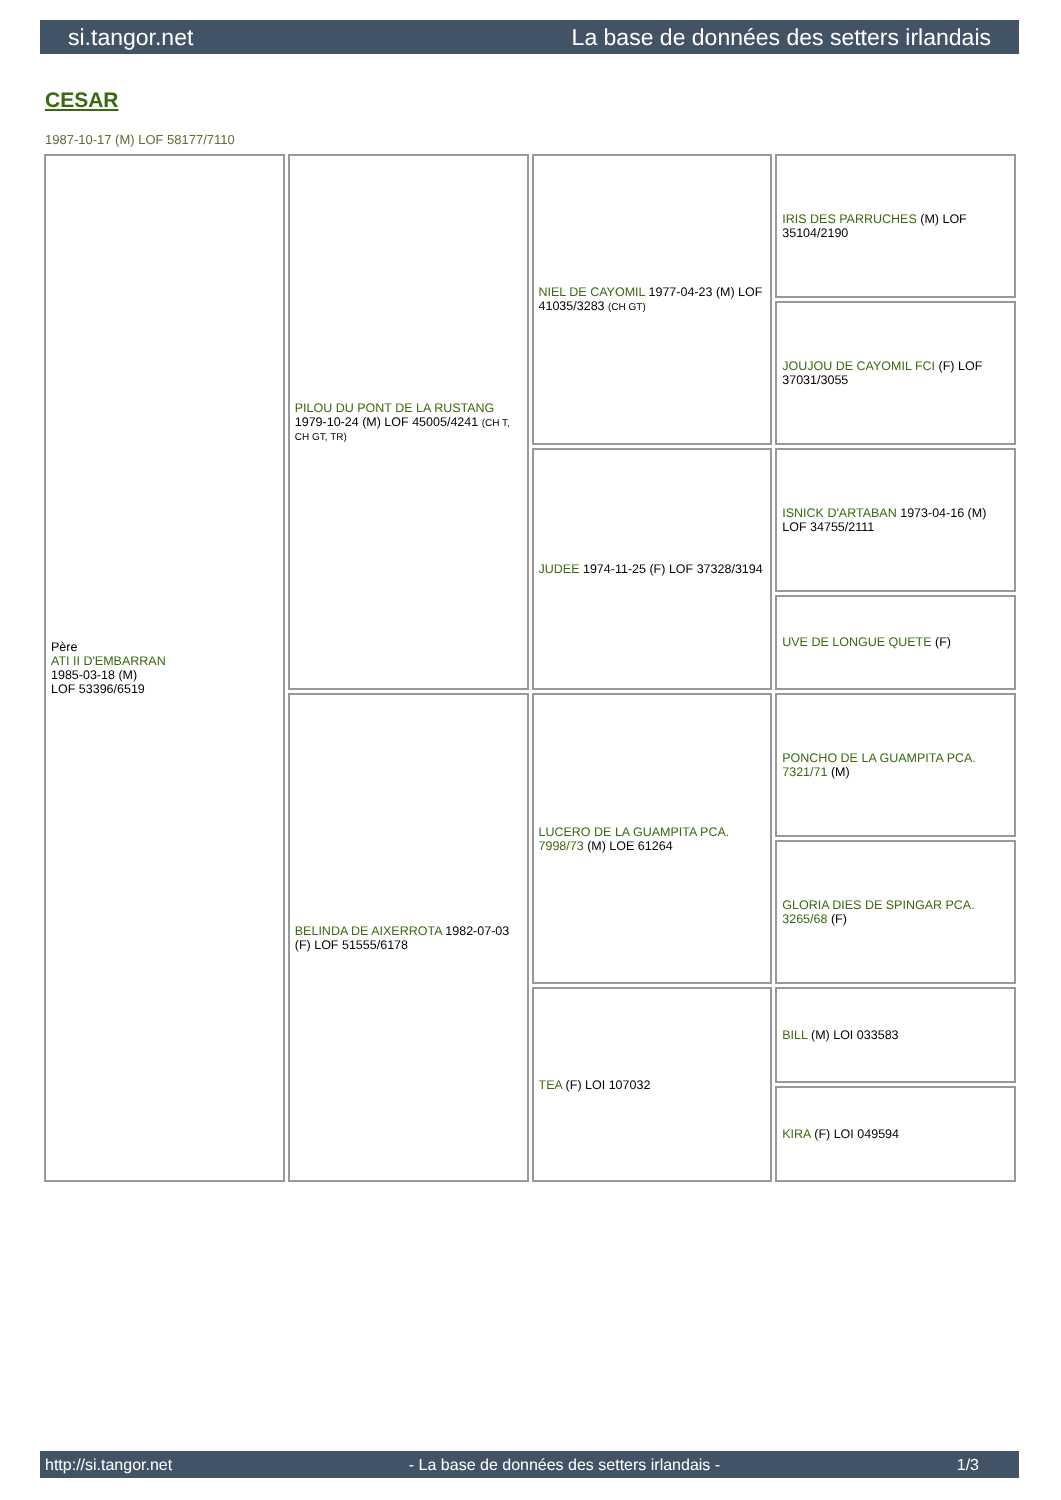si.tangor.net La base de données des setters irlandais
CESAR
1987-10-17 (M) LOF 58177/7110
| Père ATI II D'EMBARRAN 1985-03-18 (M) LOF 53396/6519 | PILOU DU PONT DE LA RUSTANG 1979-10-24 (M) LOF 45005/4241 (CH T, CH GT, TR) | NIEL DE CAYOMIL 1977-04-23 (M) LOF 41035/3283 (CH GT) | IRIS DES PARRUCHES (M) LOF 35104/2190 |
| | | | JOUJOU DE CAYOMIL FCI (F) LOF 37031/3055 |
| | | JUDEE 1974-11-25 (F) LOF 37328/3194 | ISNICK D'ARTABAN 1973-04-16 (M) LOF 34755/2111 |
| | | | UVE DE LONGUE QUETE (F) |
| | BELINDA DE AIXERROTA 1982-07-03 (F) LOF 51555/6178 | LUCERO DE LA GUAMPITA PCA. 7998/73 (M) LOE 61264 | PONCHO DE LA GUAMPITA PCA. 7321/71 (M) |
| | | | GLORIA DIES DE SPINGAR PCA. 3265/68 (F) |
| | | TEA (F) LOI 107032 | BILL (M) LOI 033583 |
| | | | KIRA (F) LOI 049594 |
http://si.tangor.net - La base de données des setters irlandais - 1/3